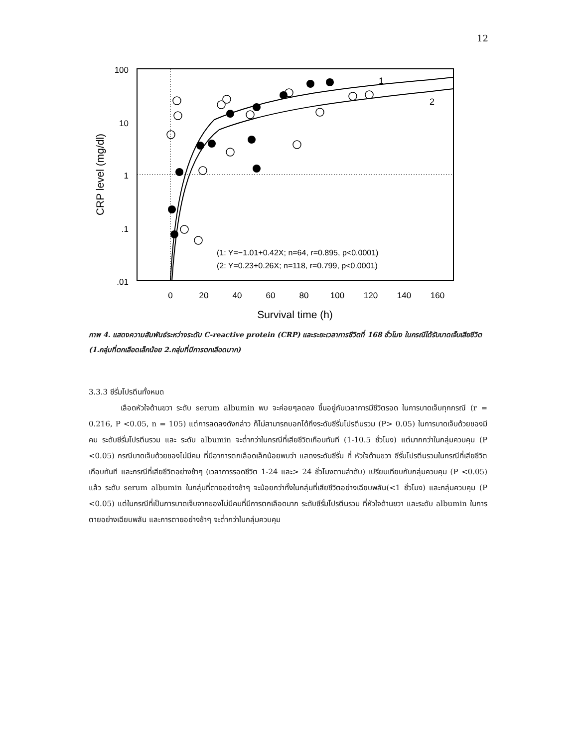12
1
2
(1: Y=−1.01+0.42X; n=64, r=0.895, p<0.0001)
(2: Y=0.23+0.26X; n=118, r=0.799, p<0.0001)
100
10
1
.1
.01
0
20
40
60
80
100
120
140
160
Survival time (h)
CRP level (mg/dl)
ภาพ 4. แสดงความสัมพันธ์ระหว่างระดับ C-reactive protein (CRP) และระยะเวลาการชีวิตที่ 168 ชั่วโมง ในกรณีได้รับบาดเจ็บเสียชีวิต (1.กลุ่มที่ตกเลือดเล็กน้อย 2.กลุ่มที่มีการตกเลือดมาก)
3.3.3 ซีรั่มโปรตีนทั้งหมด
เลือดหัวใจด้านขวา ระดับ serum albumin พบ จะค่อยๆลดลง ขึ้นอยู่กับเวลาการมีชีวิตรอด ในการบาดเจ็บทุกกรณี (r = 0.216, P <0.05, n = 105) แต่การลดลงดังกล่าว ก็ไม่สามารถบอกได้ถึงระดับซีรั่มโปรตีนรวม (P> 0.05) ในการบาดเจ็บด้วยของมีคม ระดับซีรั่มโปรตีนรวม และ ระดับ albumin จะต่ำกว่าในกรณีที่เสียชีวิตเกือบทันที (1-10.5 ชั่วโมง) แต่มากกว่าในกลุ่มควบคุม (P <0.05) กรณีบาดเจ็บด้วยของไม่มีคม ที่มีอาการตกเลือดเล็กน้อยพบว่า แสดงระดับซีรั่ม ที่ หัวใจด้านขวา ซีรั่มโปรตีนรวมในกรณีที่เสียชีวิตเกือบทันที และกรณีที่เสียชีวิตอย่างช้าๆ (เวลาการรอดชีวิต 1-24 และ> 24 ชั่วโมงตามลำดับ) เปรียบเทียบกับกลุ่มควบคุม (P <0.05) แล้ว ระดับ serum albumin ในกลุ่มที่ตายอย่างช้าๆ จะน้อยกว่าทั้งในกลุ่มที่เสียชีวิตอย่างเฉียบพลัน(<1 ชั่วโมง) และกลุ่มควบคุม (P <0.05) แต่ในกรณีที่เป็นการบาดเจ็บจากของไม่มีคมที่มีการตกเลือดมาก ระดับซีรั่มโปรตีนรวม ที่หัวใจด้านขวา และระดับ albumin ในการตายอย่างเฉียบพลัน และการตายอย่างช้าๆ จะต่ำกว่าในกลุ่มควบคุม